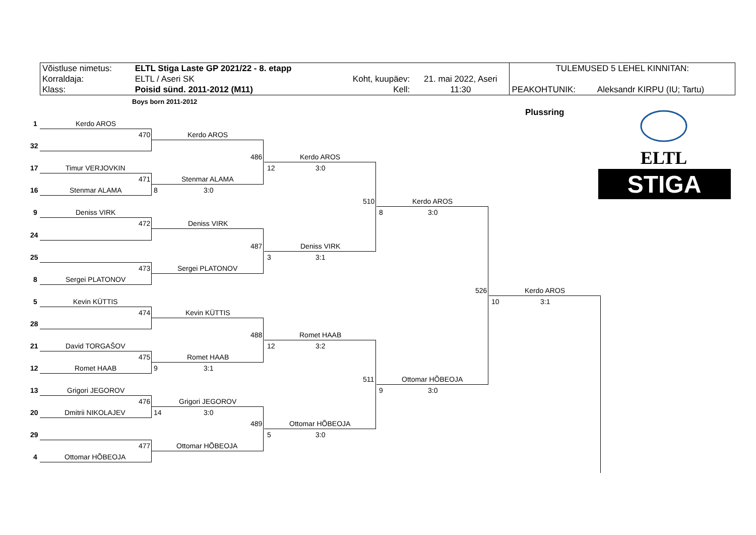| Võistluse nimetus: | ELTL Stiga Laste GP 2021/22 - 8. etapp | | | TULEMUSED 5 LEHEL KINNITAN: | |
| Korraldaja: | ELTL / Aseri SK | Koht, kuupäev: | 21. mai 2022, Aseri | | |
| Klass: | Poisid sünd. 2011-2012 (M11) | Kell: | 11:30 | PEAKOHTUNIK: | Aleksandr KIRPU (IU; Tartu) |
Boys born 2011-2012
Plussring
ELTL
STIGA
1 Kerdo AROS
32
17 Timur VERJOVKIN
16 Stenmar ALAMA
9 Deniss VIRK
24
25
8 Sergei PLATONOV
5 Kevin KÜTTIS
28
21 David TORGAŠOV
12 Romet HAAB
13 Grigori JEGOROV
20 Dmitrii NIKOLAJEV
29
4 Ottomar HÕBEOJA
470 Kerdo AROS
471 Stenmar ALAMA
8 3:0
472 Deniss VIRK
473 Sergei PLATONOV
474 Kevin KÜTTIS
475 Romet HAAB
9 3:1
476 Grigori JEGOROV
14 3:0
477 Ottomar HÕBEOJA
486 Kerdo AROS
12 3:0
487 Deniss VIRK
3 3:1
488 Romet HAAB
12 3:2
489 Ottomar HÕBEOJA
5 3:0
510 Kerdo AROS
8 3:0
511 Ottomar HÕBEOJA
9 3:0
526 Kerdo AROS
10 3:1